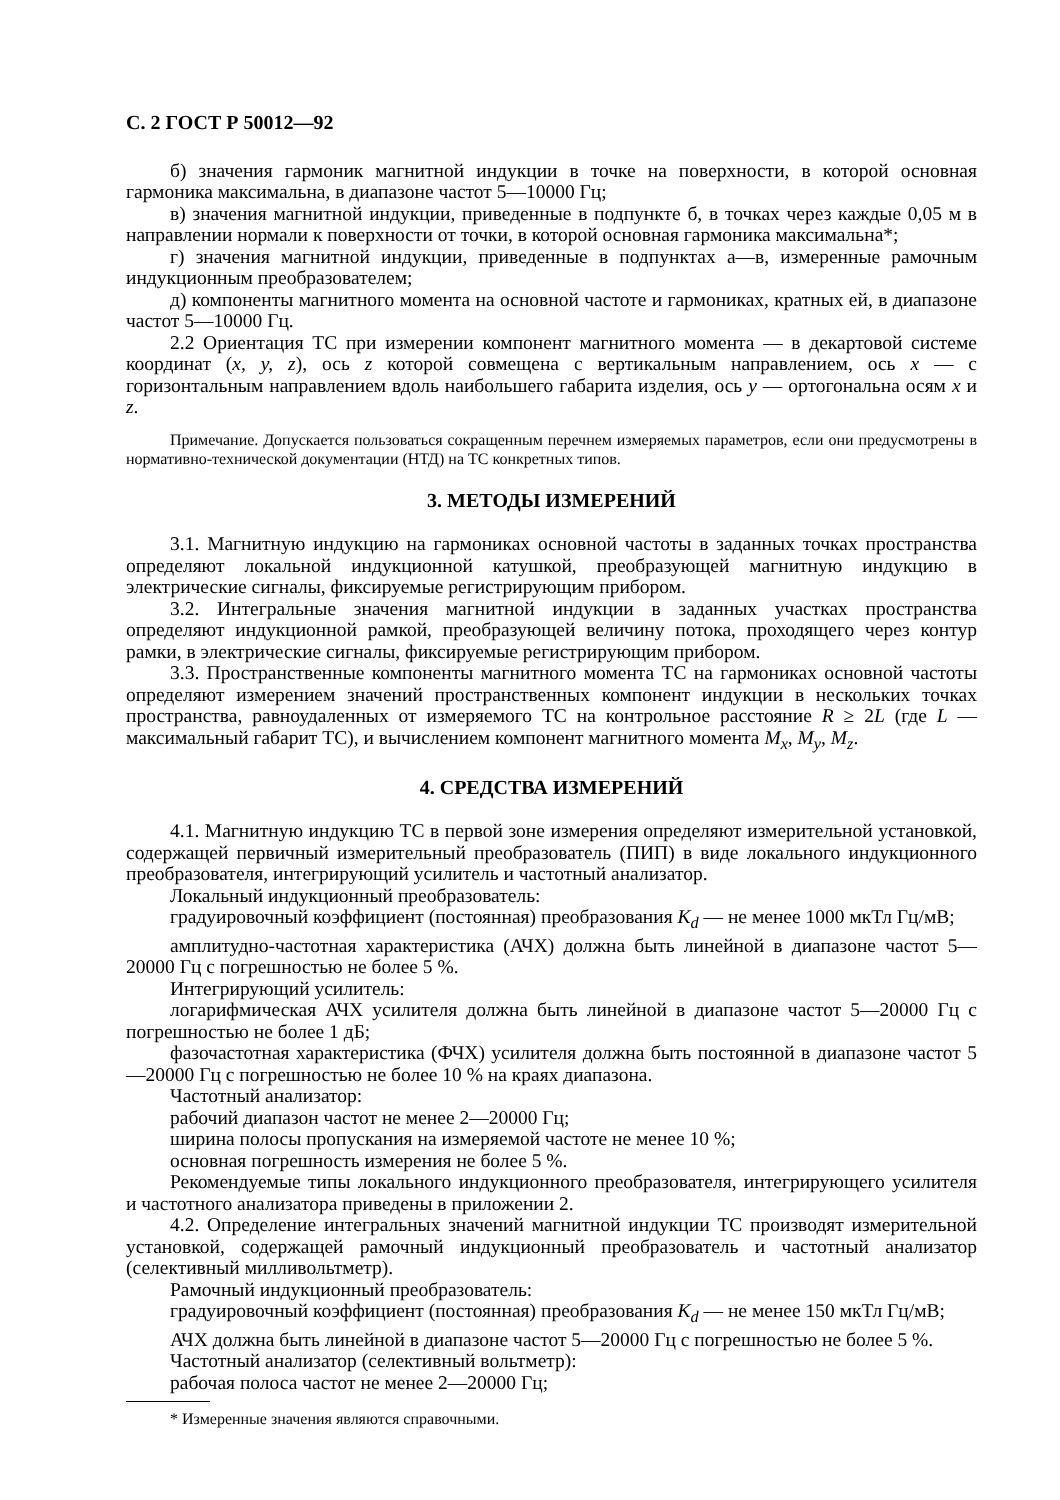С. 2 ГОСТ Р 50012—92
б) значения гармоник магнитной индукции в точке на поверхности, в которой основная гармоника максимальна, в диапазоне частот 5—10000 Гц;
в) значения магнитной индукции, приведенные в подпункте б, в точках через каждые 0,05 м в направлении нормали к поверхности от точки, в которой основная гармоника максимальна*;
г) значения магнитной индукции, приведенные в подпунктах а—в, измеренные рамочным индукционным преобразователем;
д) компоненты магнитного момента на основной частоте и гармониках, кратных ей, в диапазоне частот 5—10000 Гц.
2.2 Ориентация ТС при измерении компонент магнитного момента — в декартовой системе координат (x, y, z), ось z которой совмещена с вертикальным направлением, ось x — с горизонтальным направлением вдоль наибольшего габарита изделия, ось у — ортогональна осям x и z.
Примечание. Допускается пользоваться сокращенным перечнем измеряемых параметров, если они предусмотрены в нормативно-технической документации (НТД) на ТС конкретных типов.
3. МЕТОДЫ ИЗМЕРЕНИЙ
3.1. Магнитную индукцию на гармониках основной частоты в заданных точках пространства определяют локальной индукционной катушкой, преобразующей магнитную индукцию в электрические сигналы, фиксируемые регистрирующим прибором.
3.2. Интегральные значения магнитной индукции в заданных участках пространства определяют индукционной рамкой, преобразующей величину потока, проходящего через контур рамки, в электрические сигналы, фиксируемые регистрирующим прибором.
3.3. Пространственные компоненты магнитного момента ТС на гармониках основной частоты определяют измерением значений пространственных компонент индукции в нескольких точках пространства, равноудаленных от измеряемого ТС на контрольное расстояние R ≥ 2L (где L — максимальный габарит ТС), и вычислением компонент магнитного момента M<sub>x</sub>, M<sub>y</sub>, M<sub>z</sub>.
4. СРЕДСТВА ИЗМЕРЕНИЙ
4.1. Магнитную индукцию ТС в первой зоне измерения определяют измерительной установкой, содержащей первичный измерительный преобразователь (ПИП) в виде локального индукционного преобразователя, интегрирующий усилитель и частотный анализатор.
Локальный индукционный преобразователь:
градуировочный коэффициент (постоянная) преобразования K<sub>d</sub> — не менее 1000 мкТл Гц/мВ;
амплитудно-частотная характеристика (АЧХ) должна быть линейной в диапазоне частот 5—20000 Гц с погрешностью не более 5 %.
Интегрирующий усилитель:
логарифмическая АЧХ усилителя должна быть линейной в диапазоне частот 5—20000 Гц с погрешностью не более 1 дБ;
фазочастотная характеристика (ФЧХ) усилителя должна быть постоянной в диапазоне частот 5—20000 Гц с погрешностью не более 10 % на краях диапазона.
Частотный анализатор:
рабочий диапазон частот не менее 2—20000 Гц;
ширина полосы пропускания на измеряемой частоте не менее 10 %;
основная погрешность измерения не более 5 %.
Рекомендуемые типы локального индукционного преобразователя, интегрирующего усилителя и частотного анализатора приведены в приложении 2.
4.2. Определение интегральных значений магнитной индукции ТС производят измерительной установкой, содержащей рамочный индукционный преобразователь и частотный анализатор (селективный милливольтметр).
Рамочный индукционный преобразователь:
градуировочный коэффициент (постоянная) преобразования K<sub>d</sub> — не менее 150 мкТл Гц/мВ;
АЧХ должна быть линейной в диапазоне частот 5—20000 Гц с погрешностью не более 5 %.
Частотный анализатор (селективный вольтметр):
рабочая полоса частот не менее 2—20000 Гц;
* Измеренные значения являются справочными.